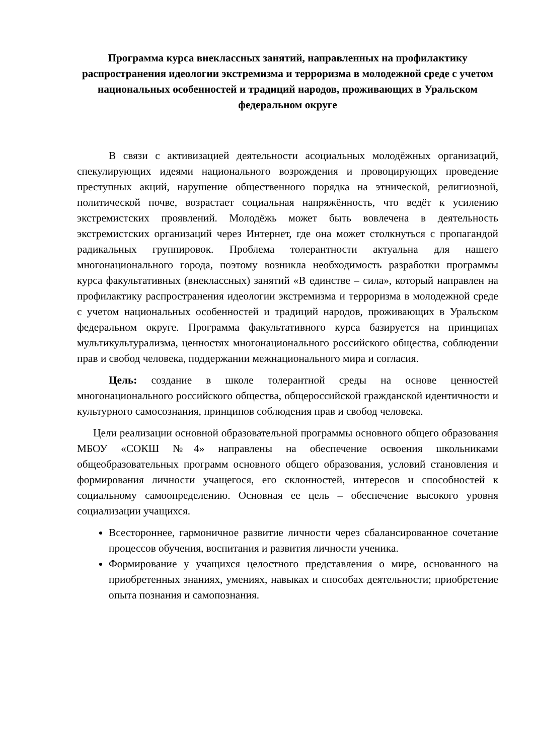Программа курса внеклассных занятий, направленных на профилактику распространения идеологии экстремизма и терроризма в молодежной среде с учетом национальных особенностей и традиций народов, проживающих в Уральском федеральном округе
В связи с активизацией деятельности асоциальных молодёжных организаций, спекулирующих идеями национального возрождения и провоцирующих проведение преступных акций, нарушение общественного порядка на этнической, религиозной, политической почве, возрастает социальная напряжённость, что ведёт к усилению экстремистских проявлений. Молодёжь может быть вовлечена в деятельность экстремистских организаций через Интернет, где она может столкнуться с пропагандой радикальных группировок. Проблема толерантности актуальна для нашего многонационального города, поэтому возникла необходимость разработки программы курса факультативных (внеклассных) занятий «В единстве – сила», который направлен на профилактику распространения идеологии экстремизма и терроризма в молодежной среде с учетом национальных особенностей и традиций народов, проживающих в Уральском федеральном округе. Программа факультативного курса базируется на принципах мультикультурализма, ценностях многонационального российского общества, соблюдении прав и свобод человека, поддержании межнационального мира и согласия.
Цель: создание в школе толерантной среды на основе ценностей многонационального российского общества, общероссийской гражданской идентичности и культурного самосознания, принципов соблюдения прав и свобод человека.
Цели реализации основной образовательной программы основного общего образования МБОУ «СОКШ №4» направлены на обеспечение освоения школьниками общеобразовательных программ основного общего образования, условий становления и формирования личности учащегося, его склонностей, интересов и способностей к социальному самоопределению. Основная ее цель – обеспечение высокого уровня социализации учащихся.
Всестороннее, гармоничное развитие личности через сбалансированное сочетание процессов обучения, воспитания и развития личности ученика.
Формирование у учащихся целостного представления о мире, основанного на приобретенных знаниях, умениях, навыках и способах деятельности; приобретение опыта познания и самопознания.